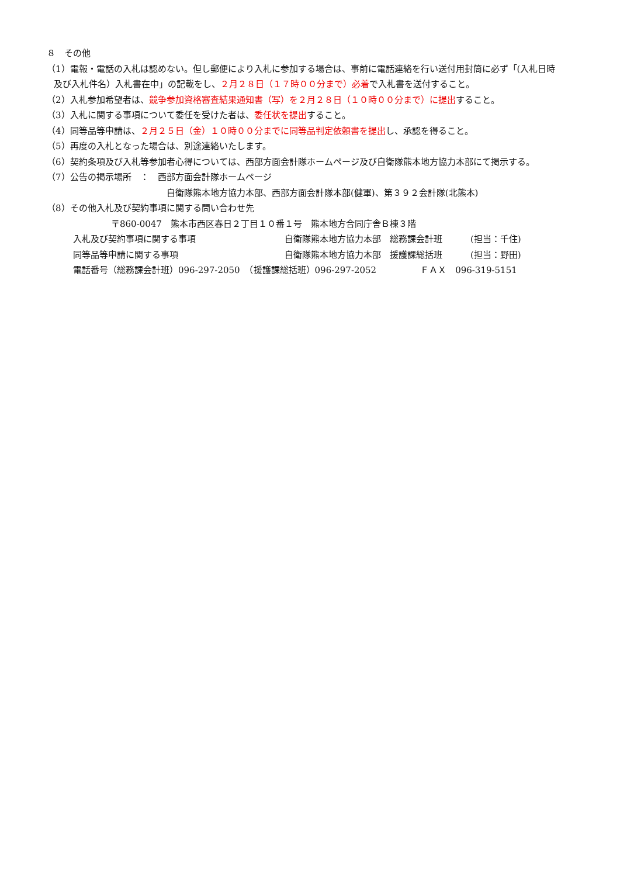８　その他
（1）電報・電話の入札は認めない。但し郵便により入札に参加する場合は、事前に電話連絡を行い送付用封筒に必ず「(入札日時
及び入札件名）入札書在中」の記載をし、２月２８日（１７時００分まで）必着で入札書を送付すること。
（2）入札参加希望者は、競争参加資格審査結果通知書（写）を２月２８日（１０時００分まで）に提出すること。
（3）入札に関する事項について委任を受けた者は、委任状を提出すること。
（4）同等品等申請は、２月２５日（金）１０時００分までに同等品判定依頼書を提出し、承認を得ること。
（5）再度の入札となった場合は、別途連絡いたします。
（6）契約条項及び入札等参加者心得については、西部方面会計隊ホームページ及び自衛隊熊本地方協力本部にて掲示する。
（7）公告の掲示場所　：　西部方面会計隊ホームページ
自衛隊熊本地方協力本部、西部方面会計隊本部(健軍)、第３９２会計隊(北熊本)
（8）その他入札及び契約事項に関する問い合わせ先
〒860-0047　熊本市西区春日２丁目１０番１号　熊本地方合同庁舎Ｂ棟３階
入札及び契約事項に関する事項 自衛隊熊本地方協力本部　総務課会計班 (担当：千住)
同等品等申請に関する事項 自衛隊熊本地方協力本部　援護課総括班 (担当：野田)
電話番号（総務課会計班）096-297-2050　（援護課総括班）096-297-2052　　　　　ＦＡＸ　096-319-5151